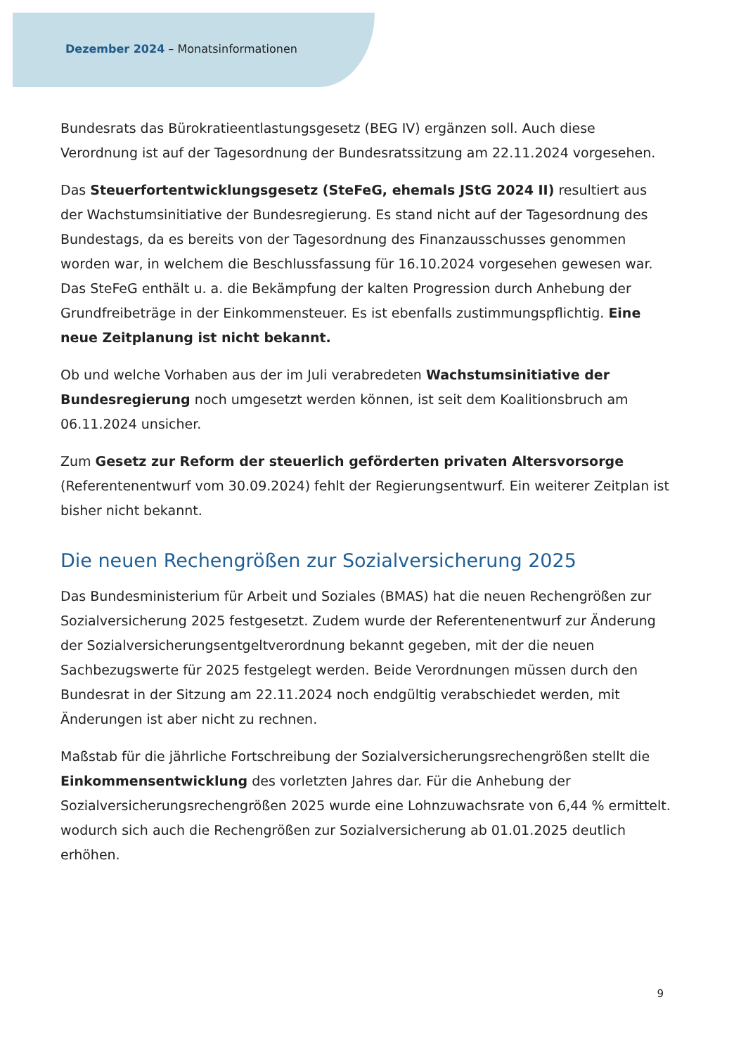Dezember 2024 – Monatsinformationen
Bundesrats das Bürokratieentlastungsgesetz (BEG IV) ergänzen soll. Auch diese Verordnung ist auf der Tagesordnung der Bundesratssitzung am 22.11.2024 vorgesehen.
Das Steuerfortentwicklungsgesetz (SteFeG, ehemals JStG 2024 II) resultiert aus der Wachstumsinitiative der Bundesregierung. Es stand nicht auf der Tagesordnung des Bundestags, da es bereits von der Tagesordnung des Finanzausschusses genommen worden war, in welchem die Beschlussfassung für 16.10.2024 vorgesehen gewesen war. Das SteFeG enthält u. a. die Bekämpfung der kalten Progression durch Anhebung der Grundfreibeträge in der Einkommensteuer. Es ist ebenfalls zustimmungspflichtig. Eine neue Zeitplanung ist nicht bekannt.
Ob und welche Vorhaben aus der im Juli verabredeten Wachstumsinitiative der Bundesregierung noch umgesetzt werden können, ist seit dem Koalitionsbruch am 06.11.2024 unsicher.
Zum Gesetz zur Reform der steuerlich geförderten privaten Altersvorsorge (Referentenentwurf vom 30.09.2024) fehlt der Regierungsentwurf. Ein weiterer Zeitplan ist bisher nicht bekannt.
Die neuen Rechengrößen zur Sozialversicherung 2025
Das Bundesministerium für Arbeit und Soziales (BMAS) hat die neuen Rechengrößen zur Sozialversicherung 2025 festgesetzt. Zudem wurde der Referentenentwurf zur Änderung der Sozialversicherungsentgeltverordnung bekannt gegeben, mit der die neuen Sachbezugswerte für 2025 festgelegt werden. Beide Verordnungen müssen durch den Bundesrat in der Sitzung am 22.11.2024 noch endgültig verabschiedet werden, mit Änderungen ist aber nicht zu rechnen.
Maßstab für die jährliche Fortschreibung der Sozialversicherungsrechengrößen stellt die Einkommensentwicklung des vorletzten Jahres dar. Für die Anhebung der Sozialversicherungsrechengrößen 2025 wurde eine Lohnzuwachsrate von 6,44 % ermittelt. wodurch sich auch die Rechengrößen zur Sozialversicherung ab 01.01.2025 deutlich erhöhen.
9